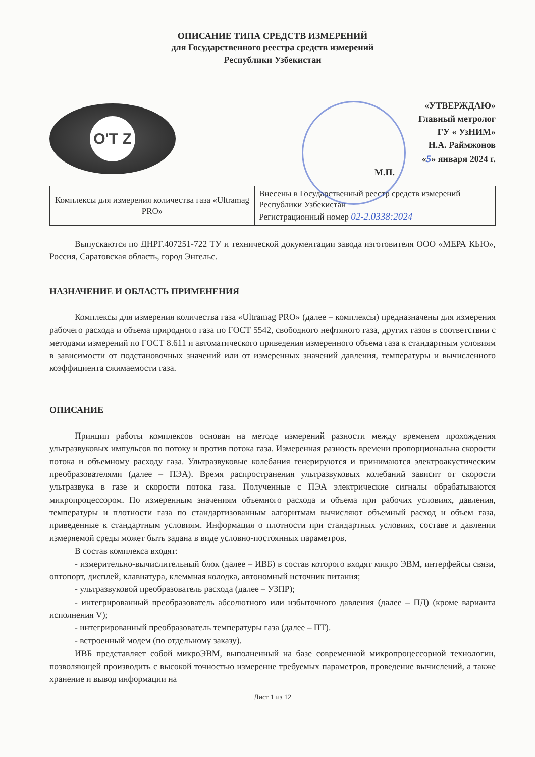ОПИСАНИЕ ТИПА СРЕДСТВ ИЗМЕРЕНИЙ
для Государственного реестра средств измерений
Республики Узбекистан
O'T Z
«УТВЕРЖДАЮ»
Главный метролог
ГУ « УзНИМ»
Н.А. Раймжонов
«5» января 2024 г.
М.П.
| Комплексы для измерения количества газа «Ultramag PRO» | Внесены в Государственный реестр средств измерений Республики Узбекистан Регистрационный номер 02-2.0338:2024 |
Выпускаются по ДНРГ.407251-722 ТУ и технической документации завода изготовителя ООО «МЕРА КЬЮ», Россия, Саратовская область, город Энгельс.
НАЗНАЧЕНИЕ И ОБЛАСТЬ ПРИМЕНЕНИЯ
Комплексы для измерения количества газа «Ultramag PRO» (далее – комплексы) предназначены для измерения рабочего расхода и объема природного газа по ГОСТ 5542, свободного нефтяного газа, других газов в соответствии с методами измерений по ГОСТ 8.611 и автоматического приведения измеренного объема газа к стандартным условиям в зависимости от подстановочных значений или от измеренных значений давления, температуры и вычисленного коэффициента сжимаемости газа.
ОПИСАНИЕ
Принцип работы комплексов основан на методе измерений разности между временем прохождения ультразвуковых импульсов по потоку и против потока газа. Измеренная разность времени пропорциональна скорости потока и объемному расходу газа. Ультразвуковые колебания генерируются и принимаются электроакустическим преобразователями (далее – ПЭА). Время распространения ультразвуковых колебаний зависит от скорости ультразвука в газе и скорости потока газа. Полученные с ПЭА электрические сигналы обрабатываются микропроцессором. По измеренным значениям объемного расхода и объема при рабочих условиях, давления, температуры и плотности газа по стандартизованным алгоритмам вычисляют объемный расход и объем газа, приведенные к стандартным условиям. Информация о плотности при стандартных условиях, составе и давлении измеряемой среды может быть задана в виде условно-постоянных параметров.
В состав комплекса входят:
- измерительно-вычислительный блок (далее – ИВБ) в состав которого входят микро ЭВМ, интерфейсы связи, оптопорт, дисплей, клавиатура, клеммная колодка, автономный источник питания;
- ультразвуковой преобразователь расхода (далее – УЗПР);
- интегрированный преобразователь абсолютного или избыточного давления (далее – ПД) (кроме варианта исполнения V);
- интегрированный преобразователь температуры газа (далее – ПТ).
- встроенный модем (по отдельному заказу).
ИВБ представляет собой микроЭВМ, выполненный на базе современной микропроцессорной технологии, позволяющей производить с высокой точностью измерение требуемых параметров, проведение вычислений, а также хранение и вывод информации на
Лист 1 из 12